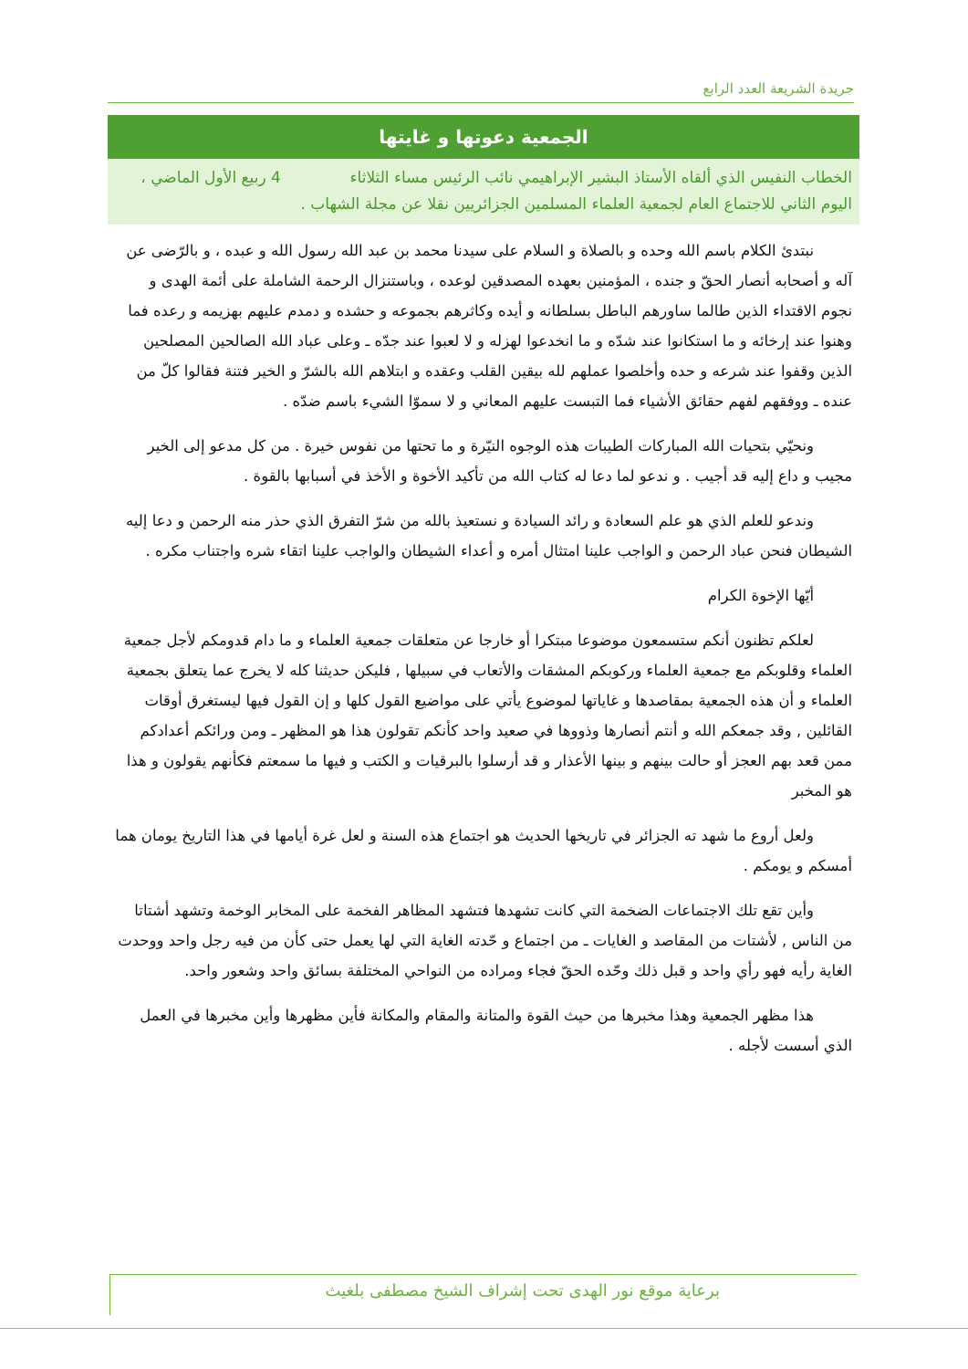جريدة الشريعة العدد الرابع
الجمعية دعوتها و غايتها
الخطاب النفيس الذي ألقاه الأستاذ البشير الإبراهيمي نائب الرئيس مساء الثلاثاء 4 ربيع الأول الماضي ، اليوم الثاني للاجتماع العام لجمعية العلماء المسلمين الجزائريين نقلا عن مجلة الشهاب .
نبتدئ الكلام باسم الله وحده و بالصلاة و السلام على سيدنا محمد بن عبد الله رسول الله و عبده ، و بالرّضى عن آله و أصحابه أنصار الحقّ و جنده ، المؤمنين بعهده المصدقين لوعده ، وباستنزال الرحمة الشاملة على أئمة الهدى و نجوم الاقتداء الذين طالما ساورهم الباطل بسلطانه و أيده وكاثرهم بجموعه و حشده و دمدم عليهم بهزيمه و رعده فما وهنوا عند إرخائه و ما استكانوا عند شدّه و ما انخدعوا لهزله و لا لعبوا عند جدّه ـ وعلى عباد الله الصالحين المصلحين الذين وقفوا عند شرعه و حده وأخلصوا عملهم لله بيقين القلب وعقده و ابتلاهم الله بالشرّ و الخير فتنة فقالوا كلّ من عنده ـ ووفقهم لفهم حقائق الأشياء فما التبست عليهم المعاني و لا سموّا الشيء باسم ضدّه .
ونحيّي بتحيات الله المباركات الطيبات هذه الوجوه النيّرة و ما تحتها من نفوس خيرة . من كل مدعو إلى الخير مجيب و داع إليه قد أجيب . و ندعو لما دعا له كتاب الله من تأكيد الأخوة و الأخذ في أسبابها بالقوة .
وندعو للعلم الذي هو علم السعادة و رائد السيادة و نستعيذ بالله من شرّ التفرق الذي حذر منه الرحمن و دعا إليه الشيطان فنحن عباد الرحمن و الواجب علينا امتثال أمره و أعداء الشيطان والواجب علينا اتقاء شره واجتناب مكره .
أيّها الإخوة الكرام
لعلكم تظنون أنكم ستسمعون موضوعا مبتكرا أو خارجا عن متعلقات جمعية العلماء و ما دام قدومكم لأجل جمعية العلماء وقلوبكم مع جمعية العلماء وركوبكم المشقات والأتعاب في سبيلها , فليكن حديثنا كله لا يخرج عما يتعلق بجمعية العلماء و أن هذه الجمعية بمقاصدها و غاياتها لموضوع يأتي على مواضيع القول كلها و إن القول فيها ليستغرق أوقات القائلين , وقد جمعكم الله و أنتم أنصارها وذووها في صعيد واحد كأنكم تقولون هذا هو المظهر ـ ومن ورائكم أعدادكم ممن قعد بهم العجز أو حالت بينهم و بينها الأعذار و قد أرسلوا بالبرقيات و الكتب و فيها ما سمعتم فكأنهم يقولون و هذا هو المخبر
ولعل أروع ما شهد ته الجزائر في تاريخها الحديث هو اجتماع هذه السنة و لعل غرة أيامها في هذا التاريخ يومان هما أمسكم و يومكم .
وأين تقع تلك الاجتماعات الضخمة التي كانت تشهدها فتشهد المظاهر الفخمة على المخابر الوخمة وتشهد أشتاتا من الناس , لأشتات من المقاصد و الغايات ـ من اجتماع و حّدته الغاية التي لها يعمل حتى كأن من فيه رجل واحد ووحدت الغاية رأيه فهو رأي واحد و قبل ذلك وحّده الحقّ فجاء ومراده من النواحي المختلفة بسائق واحد وشعور واحد.
هذا مظهر الجمعية وهذا مخبرها من حيث القوة والمتانة والمقام والمكانة فأين مظهرها وأين مخبرها في العمل الذي أسست لأجله .
برعاية موقع نور الهدى تحت إشراف الشيخ مصطفى بلغيث